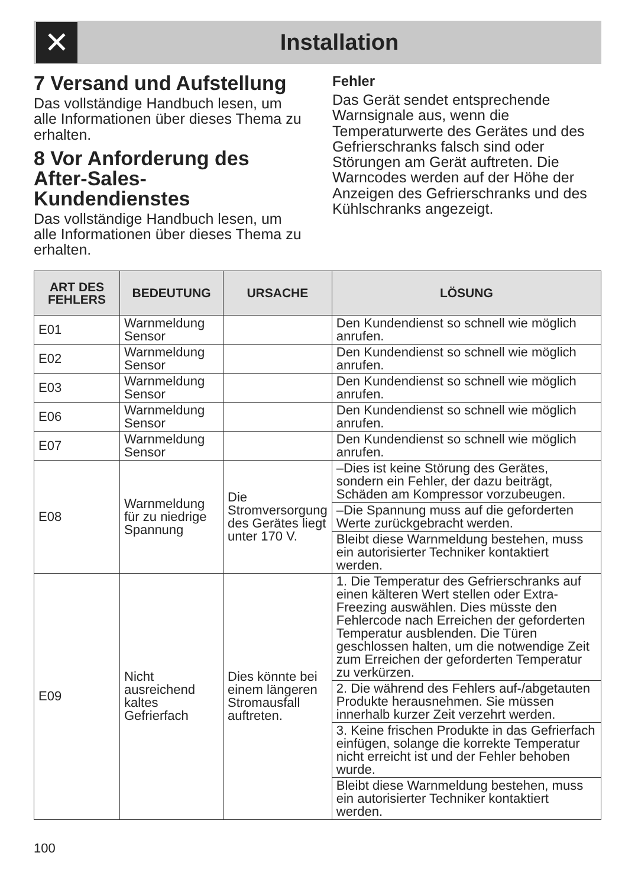✕
Installation
7 Versand und Aufstellung
Das vollständige Handbuch lesen, um alle Informationen über dieses Thema zu erhalten.
8 Vor Anforderung des After-Sales-Kundendienstes
Das vollständige Handbuch lesen, um alle Informationen über dieses Thema zu erhalten.
Fehler
Das Gerät sendet entsprechende Warnsignale aus, wenn die Temperaturwerte des Gerätes und des Gefrierschranks falsch sind oder Störungen am Gerät auftreten. Die Warncodes werden auf der Höhe der Anzeigen des Gefrierschranks und des Kühlschranks angezeigt.
| ART DES FEHLERS | BEDEUTUNG | URSACHE | LÖSUNG |
| --- | --- | --- | --- |
| E01 | Warnmeldung Sensor | | Den Kundendienst so schnell wie möglich anrufen. |
| E02 | Warnmeldung Sensor | | Den Kundendienst so schnell wie möglich anrufen. |
| E03 | Warnmeldung Sensor | | Den Kundendienst so schnell wie möglich anrufen. |
| E06 | Warnmeldung Sensor | | Den Kundendienst so schnell wie möglich anrufen. |
| E07 | Warnmeldung Sensor | | Den Kundendienst so schnell wie möglich anrufen. |
| E08 | Warnmeldung für zu niedrige Spannung | Die Stromversorgung des Gerätes liegt unter 170 V. | –Dies ist keine Störung des Gerätes, sondern ein Fehler, der dazu beiträgt, Schäden am Kompressor vorzubeugen. |
| | | | –Die Spannung muss auf die geforderten Werte zurückgebracht werden. |
| | | | Bleibt diese Warnmeldung bestehen, muss ein autorisierter Techniker kontaktiert werden. |
| E09 | Nicht ausreichend kaltes Gefrierfach | Dies könnte bei einem längeren Stromausfall auftreten. | 1. Die Temperatur des Gefrierschranks auf einen kälteren Wert stellen oder Extra-Freezing auswählen. Dies müsste den Fehlercode nach Erreichen der geforderten Temperatur ausblenden. Die Türen geschlossen halten, um die notwendige Zeit zum Erreichen der geforderten Temperatur zu verkürzen. |
| | | | 2. Die während des Fehlers auf-/abgetauten Produkte herausnehmen. Sie müssen innerhalb kurzer Zeit verzehrt werden. |
| | | | 3. Keine frischen Produkte in das Gefrierfach einfügen, solange die korrekte Temperatur nicht erreicht ist und der Fehler behoben wurde. |
| | | | Bleibt diese Warnmeldung bestehen, muss ein autorisierter Techniker kontaktiert werden. |
100